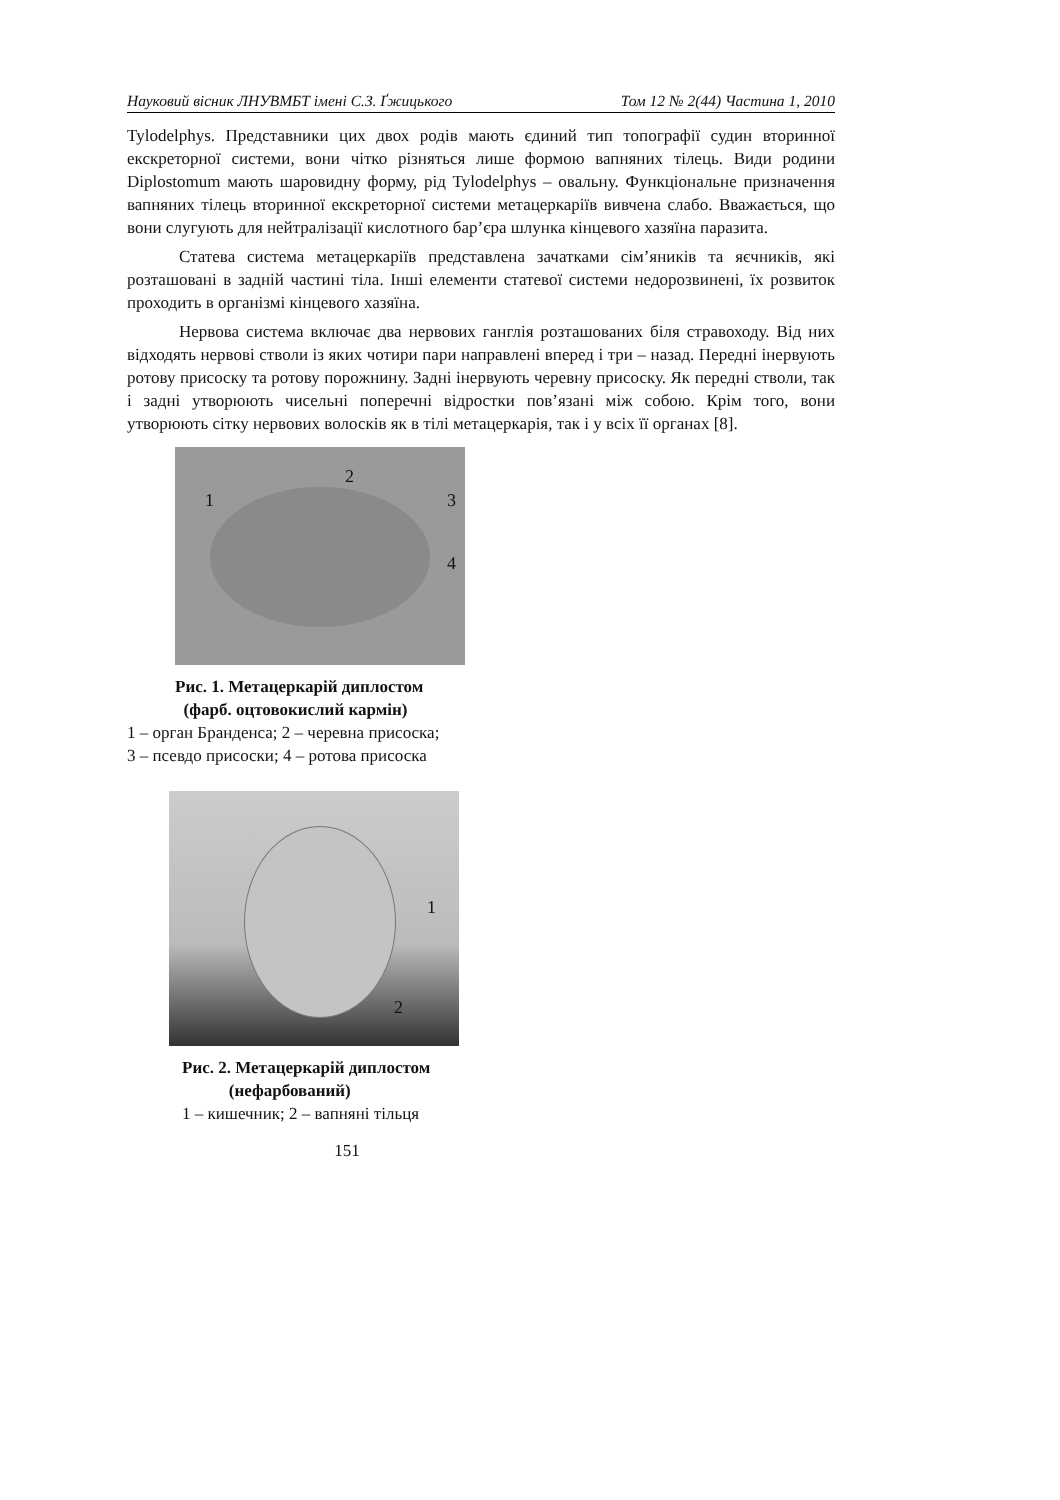Науковий вісник ЛНУВМБТ імені С.З. Ґжицького Том 12 № 2(44) Частина 1, 2010
Tylodelphys. Представники цих двох родів мають єдиний тип топографії судин вторинної екскреторної системи, вони чітко різняться лише формою вапняних тілець. Види родини Diplostomum мають шаровидну форму, рід Tylodelphys – овальну. Функціональне призначення вапняних тілець вторинної екскреторної системи метацеркаріїв вивчена слабо. Вважається, що вони слугують для нейтралізації кислотного бар’єра шлунка кінцевого хазяїна паразита.
Статева система метацеркаріїв представлена зачатками сім’яників та яєчників, які розташовані в задній частині тіла. Інші елементи статевої системи недорозвинені, їх розвиток проходить в організмі кінцевого хазяїна.
Нервова система включає два нервових ганглія розташованих біля стравоходу. Від них відходять нервові стволи із яких чотири пари направлені вперед і три – назад. Передні інервують ротову присоску та ротову порожнину. Задні інервують черевну присоску. Як передні стволи, так і задні утворюють чисельні поперечні відростки пов’язані між собою. Крім того, вони утворюють сітку нервових волосків як в тілі метацеркарія, так і у всіх її органах [8].
1
2
3
4
Рис. 1. Метацеркарій диплостом
(фарб. оцтовокислий кармін)
1 – орган Бранденса; 2 – черевна присоска;
3 – псевдо присоски; 4 – ротова присоска
1
2
Рис. 2. Метацеркарій диплостом
(нефарбований)
1 – кишечник; 2 – вапняні тільця
151